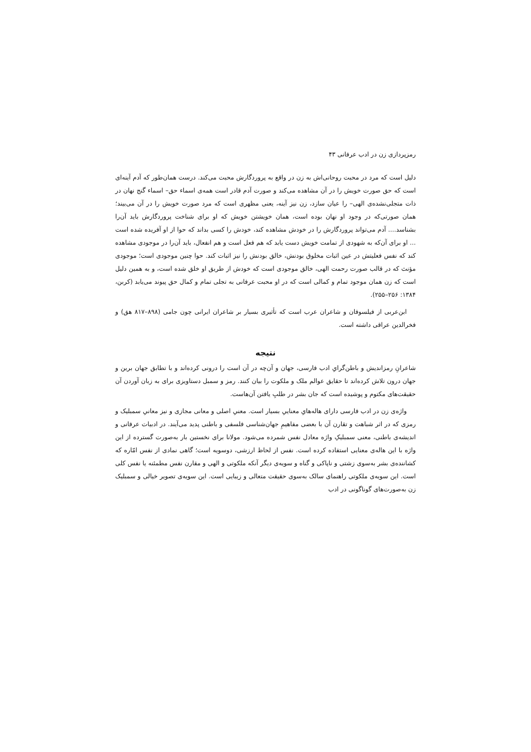رمزپردازی زن در ادب عرفانی ۴۳
دلیل است که مرد در محبت روحانی‌اش به زن در واقع به پروردگارش محبت می‌کند. درست همان‌طور که آدم آینه‌ای است که حق صورت خویش را در آن مشاهده می‌کند و صورت آدم قادر است همه‌ی اسماء حق– اسماء گنج نهان در ذات متجلی‌نشده‌ی الهی– را عیان سازد، زن نیز آینه، یعنی مظهری است که مرد صورت خویش را در آن می‌بیند؛ همان صورتی‌که در وجود او نهان بوده است، همان خویشتن خویش که او برای شناخت پروردگارش باید آن‌را بشناسد.... آدم می‌تواند پروردگارش را در خودش مشاهده کند، خودش را کسی بداند که حوا از او آفریده شده است ... او برای آن‌که به شهودی از تمامت خویش دست یابد که هم فعل است و هم انفعال، باید آن‌را در موجودی مشاهده کند که نفس فعلیتش در عین اثبات مخلوق بودنش، خالق بودنش را نیز اثبات کند. حوا چنین موجودی است؛ موجودی مؤنث که در قالب صورت رحمت الهی، خالق موجودی است که خودش از طریق او خلق شده است، و به همین دلیل است که زن همان موجود تمام و کمالی است که در او محبت عرفانی به تجلی تمام و کمال حق پیوند می‌یابد (کربن، ۱۳۸۴: ۲۵۶–۲۵۵).
ابن‌عربی از فیلسوفان و شاعران عرب است که تأثیری بسیار بر شاعران ایرانی چون جامی (۸۹۸–۸۱۷ هق) و فخرالدین عراقی داشته است.
نتیجه
شاعرانِ رمزاندیش و باطن‌گرایِ ادب فارسی، جهان و آن‌چه در آن است را درونی کرده‌اند و با تطابق جهان برین و جهان درون تلاش کرده‌اند تا حقایق عوالم ملک و ملکوت را بیان کنند. رمز و سمبل دستاویزی برای به زبان آوردن آن حقیقت‌های مکتوم و پوشیده است که جان بشر در طلبِ یافتن آن‌هاست.
واژه‌ی زن در ادب فارسی دارای هاله‌هایِ معناییِ بسیار است. معنیِ اصلی و معانی مجازی و نیز معانیِ سمبلیک و رمزی که در اثر شباهت و تقارن آن با بعضی مفاهیمِ جهان‌شناسی فلسفی و باطنی پدید می‌آیند. در ادبیات عرفانی و اندیشه‌ی باطنی، معنی سمبلیکِ واژه معادل نفس شمرده می‌شود. مولانا برای نخستین بار به‌صورت گسترده از این واژه با این هاله‌ی معنایی استفاده کرده است. نفس از لحاظ ارزشی، دوسویه است؛ گاهی نمادی از نفس امّاره که کشاننده‌ی بشر به‌سوی زشتی و ناپاکی و گناه و سویه‌ی دیگر آنکه ملکوتی و الهی و مقارن نفس مطمئنه یا نفس کلی است. این سویه‌ی ملکوتی راهنمای سالک به‌سوی حقیقت متعالی و زیبایی است. این سویه‌ی تصویر خیالی و سمبلیک زن به‌صورت‌های گوناگونی در ادب